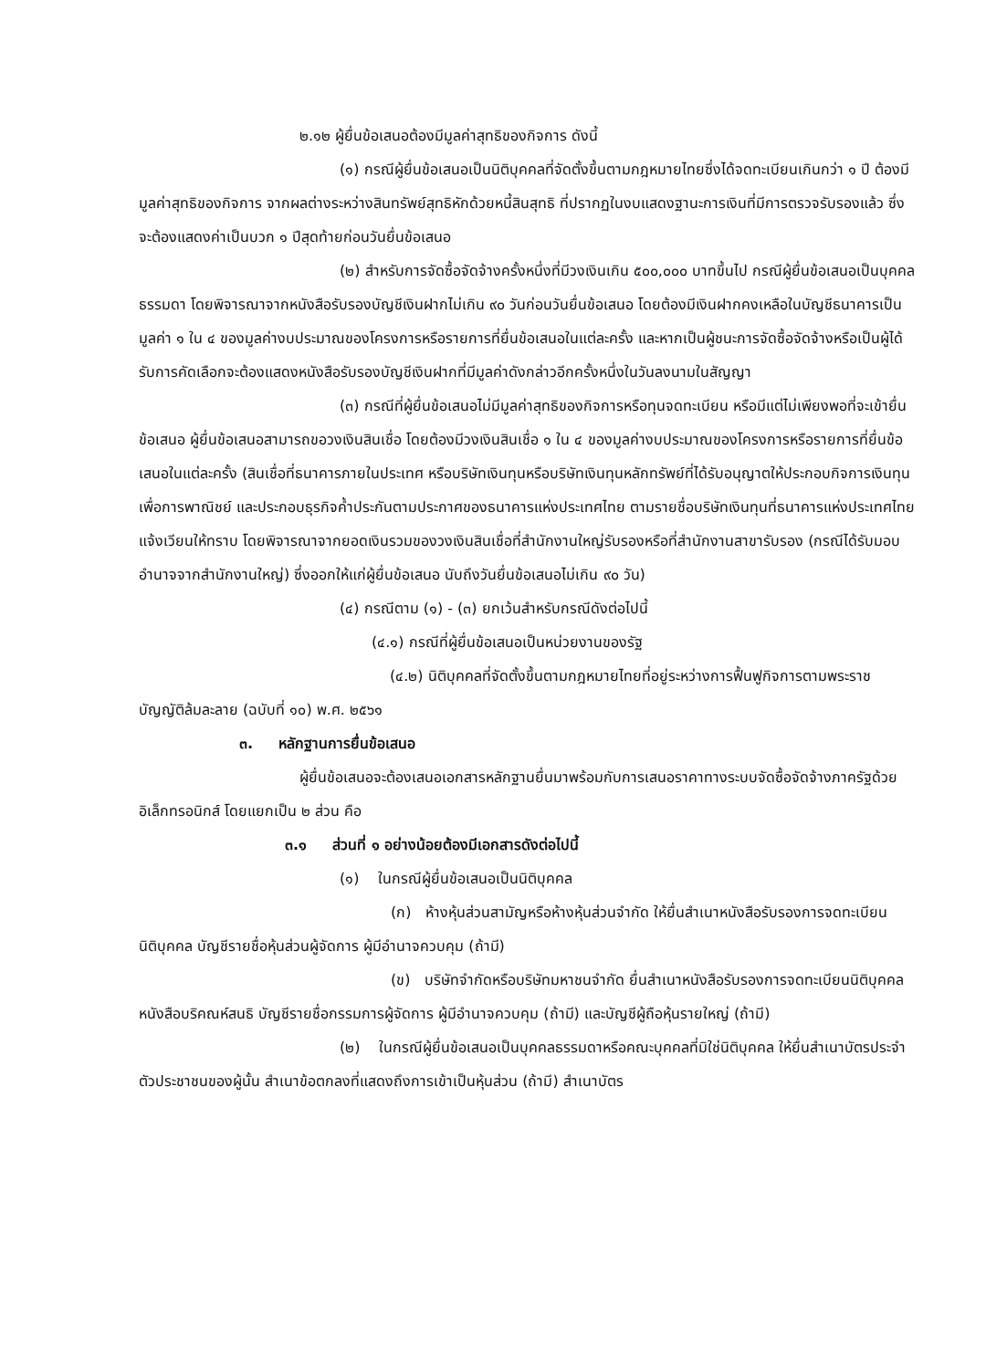๒.๑๒ ผู้ยื่นข้อเสนอต้องมีมูลค่าสุทธิของกิจการ ดังนี้
(๑) กรณีผู้ยื่นข้อเสนอเป็นนิติบุคคลที่จัดตั้งขึ้นตามกฎหมายไทยซึ่งได้จดทะเบียนเกินกว่า ๑ ปี ต้องมีมูลค่าสุทธิของกิจการ จากผลต่างระหว่างสินทรัพย์สุทธิหักด้วยหนี้สินสุทธิ ที่ปรากฏในงบแสดงฐานะการเงินที่มีการตรวจรับรองแล้ว ซึ่งจะต้องแสดงค่าเป็นบวก ๑ ปีสุดท้ายก่อนวันยื่นข้อเสนอ
(๒) สำหรับการจัดซื้อจัดจ้างครั้งหนึ่งที่มีวงเงินเกิน ๕๐๐,๐๐๐ บาทขึ้นไป กรณีผู้ยื่นข้อเสนอเป็นบุคคลธรรมดา โดยพิจารณาจากหนังสือรับรองบัญชีเงินฝากไม่เกิน ๙๐ วันก่อนวันยื่นข้อเสนอ โดยต้องมีเงินฝากคงเหลือในบัญชีธนาคารเป็นมูลค่า ๑ ใน ๔ ของมูลค่างบประมาณของโครงการหรือรายการที่ยื่นข้อเสนอในแต่ละครั้ง และหากเป็นผู้ชนะการจัดซื้อจัดจ้างหรือเป็นผู้ได้รับการคัดเลือกจะต้องแสดงหนังสือรับรองบัญชีเงินฝากที่มีมูลค่าดังกล่าวอีกครั้งหนึ่งในวันลงนามในสัญญา
(๓) กรณีที่ผู้ยื่นข้อเสนอไม่มีมูลค่าสุทธิของกิจการหรือทุนจดทะเบียน หรือมีแต่ไม่เพียงพอที่จะเข้ายื่นข้อเสนอ ผู้ยื่นข้อเสนอสามารถขอวงเงินสินเชื่อ โดยต้องมีวงเงินสินเชื่อ ๑ ใน ๔ ของมูลค่างบประมาณของโครงการหรือรายการที่ยื่นข้อเสนอในแต่ละครั้ง (สินเชื่อที่ธนาคารภายในประเทศ หรือบริษัทเงินทุนหรือบริษัทเงินทุนหลักทรัพย์ที่ได้รับอนุญาตให้ประกอบกิจการเงินทุนเพื่อการพาณิชย์ และประกอบธุรกิจค้ำประกันตามประกาศของธนาคารแห่งประเทศไทย ตามรายชื่อบริษัทเงินทุนที่ธนาคารแห่งประเทศไทยแจ้งเวียนให้ทราบ โดยพิจารณาจากยอดเงินรวมของวงเงินสินเชื่อที่สำนักงานใหญ่รับรองหรือที่สำนักงานสาขารับรอง (กรณีได้รับมอบอำนาจจากสำนักงานใหญ่) ซึ่งออกให้แก่ผู้ยื่นข้อเสนอ นับถึงวันยื่นข้อเสนอไม่เกิน ๙๐ วัน)
(๔) กรณีตาม (๑) - (๓) ยกเว้นสำหรับกรณีดังต่อไปนี้
(๔.๑) กรณีที่ผู้ยื่นข้อเสนอเป็นหน่วยงานของรัฐ
(๔.๒) นิติบุคคลที่จัดตั้งขึ้นตามกฎหมายไทยที่อยู่ระหว่างการฟื้นฟูกิจการตามพระราชบัญญัติล้มละลาย (ฉบับที่ ๑๐) พ.ศ. ๒๕๖๑
๓. หลักฐานการยื่นข้อเสนอ
ผู้ยื่นข้อเสนอจะต้องเสนอเอกสารหลักฐานยื่นมาพร้อมกับการเสนอราคาทางระบบจัดซื้อจัดจ้างภาครัฐด้วยอิเล็กทรอนิกส์ โดยแยกเป็น ๒ ส่วน คือ
๓.๑ ส่วนที่ ๑ อย่างน้อยต้องมีเอกสารดังต่อไปนี้
(๑) ในกรณีผู้ยื่นข้อเสนอเป็นนิติบุคคล
(ก) ห้างหุ้นส่วนสามัญหรือห้างหุ้นส่วนจำกัด ให้ยื่นสำเนาหนังสือรับรองการจดทะเบียนนิติบุคคล บัญชีรายชื่อหุ้นส่วนผู้จัดการ ผู้มีอำนาจควบคุม (ถ้ามี)
(ข) บริษัทจำกัดหรือบริษัทมหาชนจำกัด ยื่นสำเนาหนังสือรับรองการจดทะเบียนนิติบุคคล หนังสือบริคณห์สนธิ บัญชีรายชื่อกรรมการผู้จัดการ ผู้มีอำนาจควบคุม (ถ้ามี) และบัญชีผู้ถือหุ้นรายใหญ่ (ถ้ามี)
(๒) ในกรณีผู้ยื่นข้อเสนอเป็นบุคคลธรรมดาหรือคณะบุคคลที่มิใช่นิติบุคคล ให้ยื่นสำเนาบัตรประจำตัวประชาชนของผู้นั้น สำเนาข้อตกลงที่แสดงถึงการเข้าเป็นหุ้นส่วน (ถ้ามี) สำเนาบัตร